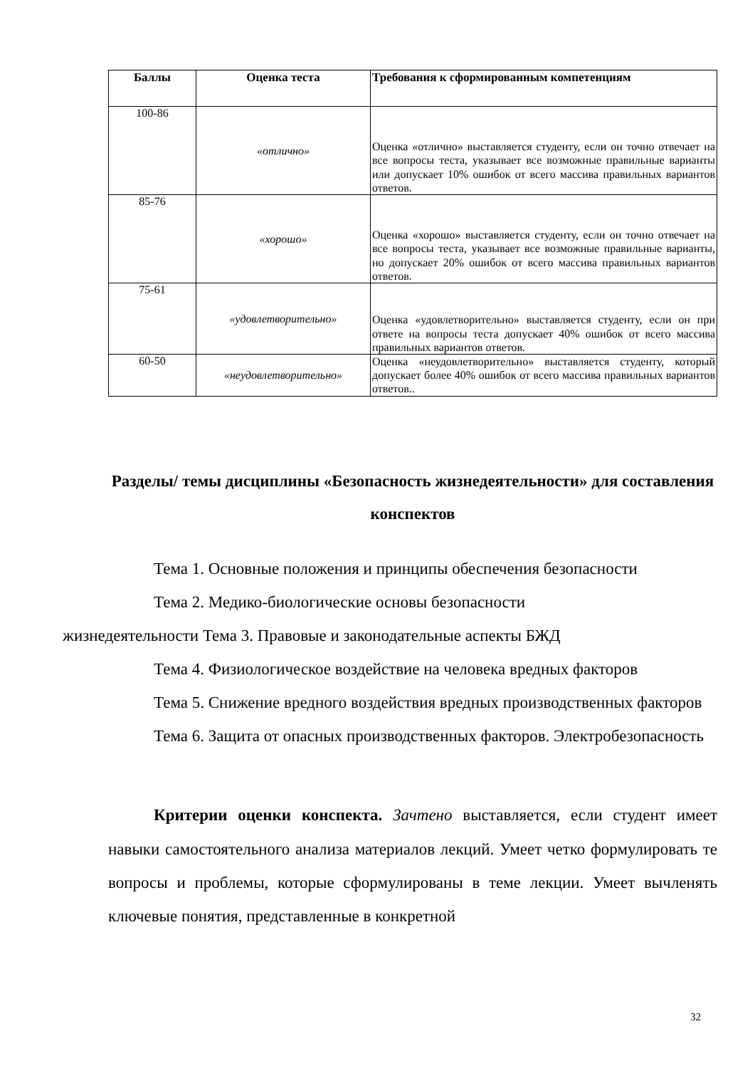| Баллы | Оценка теста | Требования к сформированным компетенциям |
| --- | --- | --- |
| 100-86 | «отлично» | Оценка «отлично» выставляется студенту, если он точно отвечает на все вопросы теста, указывает все возможные правильные варианты или допускает 10% ошибок от всего массива правильных вариантов ответов. |
| 85-76 | «хорошо» | Оценка «хорошо» выставляется студенту, если он точно отвечает на все вопросы теста, указывает все возможные правильные варианты, но допускает 20% ошибок от всего массива правильных вариантов ответов. |
| 75-61 | «удовлетворительно» | Оценка «удовлетворительно» выставляется студенту, если он при ответе на вопросы теста допускает 40% ошибок от всего массива правильных вариантов ответов. |
| 60-50 | «неудовлетворительно» | Оценка «неудовлетворительно» выставляется студенту, который допускает более 40% ошибок от всего массива правильных вариантов ответов.. |
Разделы/ темы дисциплины «Безопасность жизнедеятельности» для составления конспектов
Тема 1. Основные положения и принципы обеспечения безопасности
Тема 2. Медико-биологические основы безопасности
жизнедеятельности Тема 3. Правовые и законодательные аспекты БЖД
Тема 4. Физиологическое воздействие на человека вредных факторов
Тема 5. Снижение вредного воздействия вредных производственных факторов
Тема 6. Защита от опасных производственных факторов. Электробезопасность
Критерии оценки конспекта. Зачтено выставляется, если студент имеет навыки самостоятельного анализа материалов лекций. Умеет четко формулировать те вопросы и проблемы, которые сформулированы в теме лекции. Умеет вычленять ключевые понятия, представленные в конкретной
32